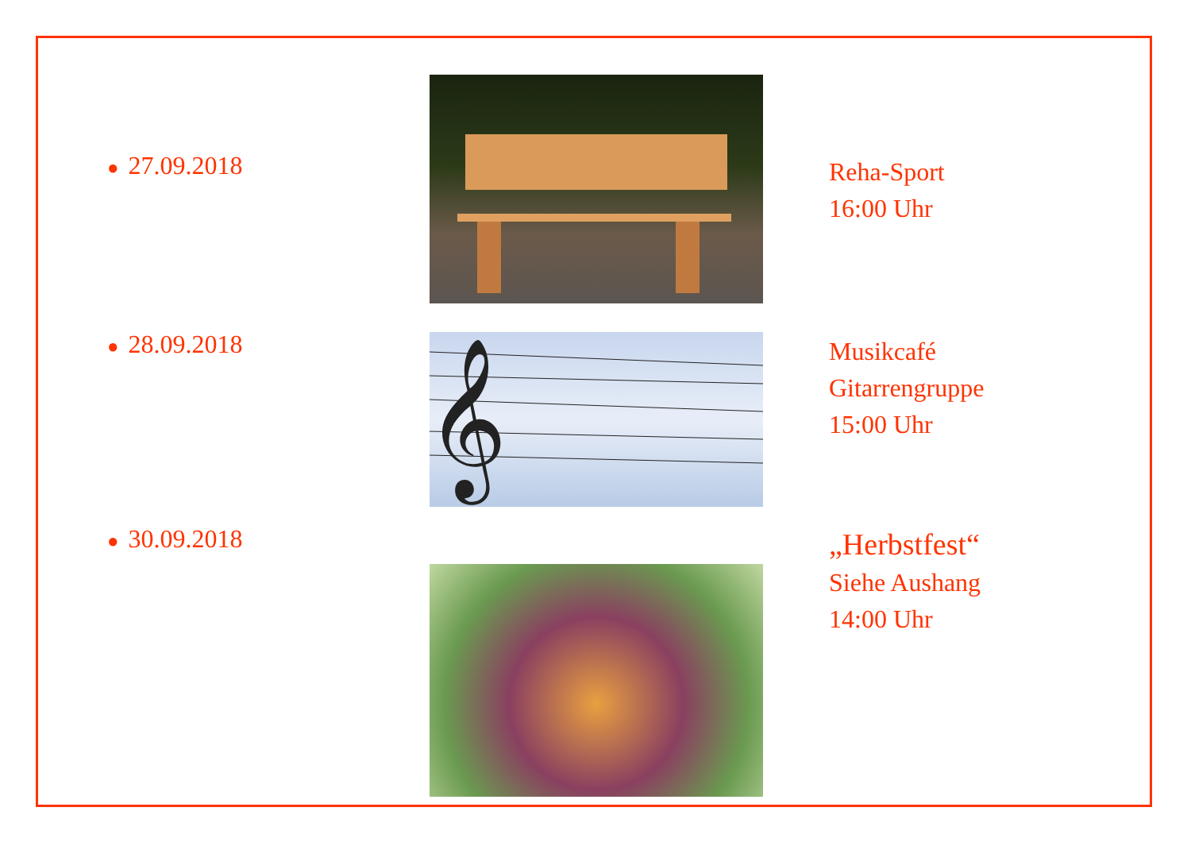● 27.09.2018
Reha-Sport
16:00 Uhr
● 28.09.2018
𝄞
Musikcafé
Gitarrengruppe
15:00 Uhr
● 30.09.2018
„Herbstfest“
Siehe Aushang
14:00 Uhr